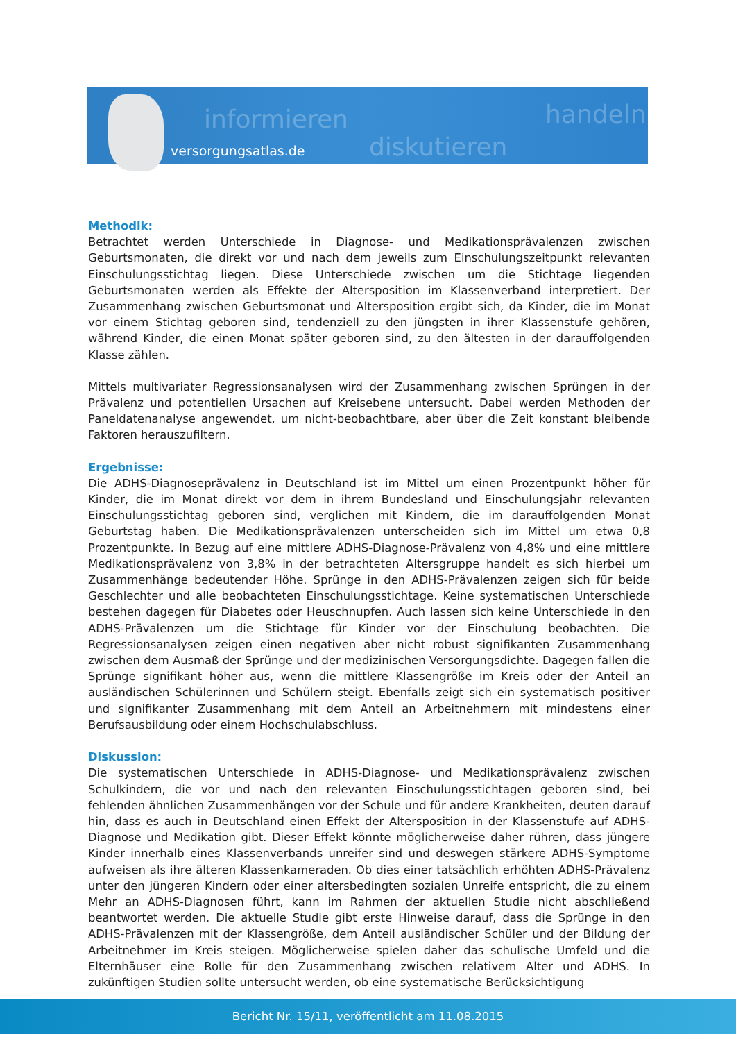informieren handeln
diskutieren versorgungsatlas.de
Methodik:
Betrachtet werden Unterschiede in Diagnose- und Medikationsprävalenzen zwischen Geburtsmonaten, die direkt vor und nach dem jeweils zum Einschulungszeitpunkt relevanten Einschulungsstichtag liegen. Diese Unterschiede zwischen um die Stichtage liegenden Geburtsmonaten werden als Effekte der Altersposition im Klassenverband interpretiert. Der Zusammenhang zwischen Geburtsmonat und Altersposition ergibt sich, da Kinder, die im Monat vor einem Stichtag geboren sind, tendenziell zu den jüngsten in ihrer Klassenstufe gehören, während Kinder, die einen Monat später geboren sind, zu den ältesten in der darauffolgenden Klasse zählen.
Mittels multivariater Regressionsanalysen wird der Zusammenhang zwischen Sprüngen in der Prävalenz und potentiellen Ursachen auf Kreisebene untersucht. Dabei werden Methoden der Paneldatenanalyse angewendet, um nicht-beobachtbare, aber über die Zeit konstant bleibende Faktoren herauszufiltern.
Ergebnisse:
Die ADHS-Diagnoseprävalenz in Deutschland ist im Mittel um einen Prozentpunkt höher für Kinder, die im Monat direkt vor dem in ihrem Bundesland und Einschulungsjahr relevanten Einschulungsstichtag geboren sind, verglichen mit Kindern, die im darauffolgenden Monat Geburtstag haben. Die Medikationsprävalenzen unterscheiden sich im Mittel um etwa 0,8 Prozentpunkte. In Bezug auf eine mittlere ADHS-Diagnose-Prävalenz von 4,8% und eine mittlere Medikationsprävalenz von 3,8% in der betrachteten Altersgruppe handelt es sich hierbei um Zusammenhänge bedeutender Höhe. Sprünge in den ADHS-Prävalenzen zeigen sich für beide Geschlechter und alle beobachteten Einschulungsstichtage. Keine systematischen Unterschiede bestehen dagegen für Diabetes oder Heuschnupfen. Auch lassen sich keine Unterschiede in den ADHS-Prävalenzen um die Stichtage für Kinder vor der Einschulung beobachten. Die Regressionsanalysen zeigen einen negativen aber nicht robust signifikanten Zusammenhang zwischen dem Ausmaß der Sprünge und der medizinischen Versorgungsdichte. Dagegen fallen die Sprünge signifikant höher aus, wenn die mittlere Klassengröße im Kreis oder der Anteil an ausländischen Schülerinnen und Schülern steigt. Ebenfalls zeigt sich ein systematisch positiver und signifikanter Zusammenhang mit dem Anteil an Arbeitnehmern mit mindestens einer Berufsausbildung oder einem Hochschulabschluss.
Diskussion:
Die systematischen Unterschiede in ADHS-Diagnose- und Medikationsprävalenz zwischen Schulkindern, die vor und nach den relevanten Einschulungsstichtagen geboren sind, bei fehlenden ähnlichen Zusammenhängen vor der Schule und für andere Krankheiten, deuten darauf hin, dass es auch in Deutschland einen Effekt der Altersposition in der Klassenstufe auf ADHS-Diagnose und Medikation gibt. Dieser Effekt könnte möglicherweise daher rühren, dass jüngere Kinder innerhalb eines Klassenverbands unreifer sind und deswegen stärkere ADHS-Symptome aufweisen als ihre älteren Klassenkameraden. Ob dies einer tatsächlich erhöhten ADHS-Prävalenz unter den jüngeren Kindern oder einer altersbedingten sozialen Unreife entspricht, die zu einem Mehr an ADHS-Diagnosen führt, kann im Rahmen der aktuellen Studie nicht abschließend beantwortet werden. Die aktuelle Studie gibt erste Hinweise darauf, dass die Sprünge in den ADHS-Prävalenzen mit der Klassengröße, dem Anteil ausländischer Schüler und der Bildung der Arbeitnehmer im Kreis steigen. Möglicherweise spielen daher das schulische Umfeld und die Elternhäuser eine Rolle für den Zusammenhang zwischen relativem Alter und ADHS. In zukünftigen Studien sollte untersucht werden, ob eine systematische Berücksichtigung
Bericht Nr. 15/11, veröffentlicht am 11.08.2015